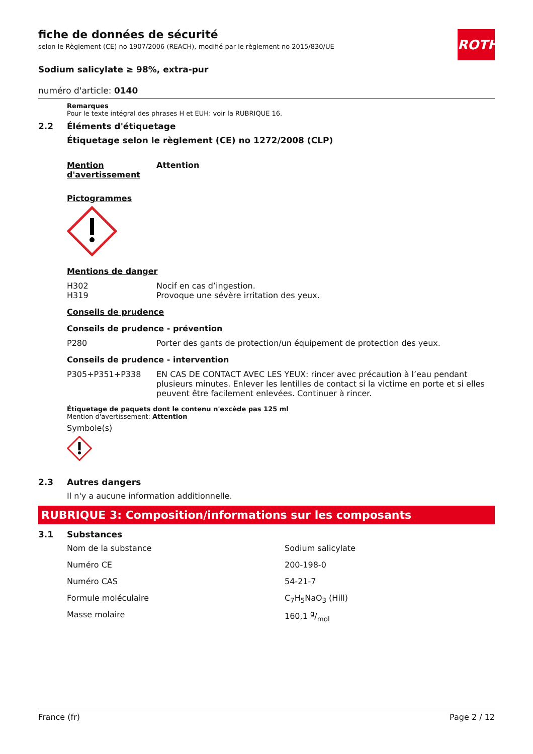ROTH
fiche de données de sécurité
selon le Règlement (CE) no 1907/2006 (REACH), modifié par le règlement no 2015/830/UE
Sodium salicylate ≥ 98%, extra-pur
numéro d'article: 0140
Remarques
Pour le texte intégral des phrases H et EUH: voir la RUBRIQUE 16.
2.2 Éléments d'étiquetage
Étiquetage selon le règlement (CE) no 1272/2008 (CLP)
| Mention d'avertissement | Attention |
Pictogrammes
Mentions de danger
| H302 | Nocif en cas d’ingestion. |
| H319 | Provoque une sévère irritation des yeux. |
Conseils de prudence
Conseils de prudence - prévention
| P280 | Porter des gants de protection/un équipement de protection des yeux. |
Conseils de prudence - intervention
| P305+P351+P338 | EN CAS DE CONTACT AVEC LES YEUX: rincer avec précaution à l’eau pendant plusieurs minutes. Enlever les lentilles de contact si la victime en porte et si elles peuvent être facilement enlevées. Continuer à rincer. |
Étiquetage de paquets dont le contenu n'excède pas 125 ml
Mention d'avertissement: Attention
Symbole(s)
2.3 Autres dangers
Il n'y a aucune information additionnelle.
RUBRIQUE 3: Composition/informations sur les composants
3.1 Substances
| Nom de la substance | Sodium salicylate |
| Numéro CE | 200-198-0 |
| Numéro CAS | 54-21-7 |
| Formule moléculaire | C<sub>7</sub>H<sub>5</sub>NaO<sub>3</sub> (Hill) |
| Masse molaire | 160,1 g/mol |
France (fr) Page 2 / 12